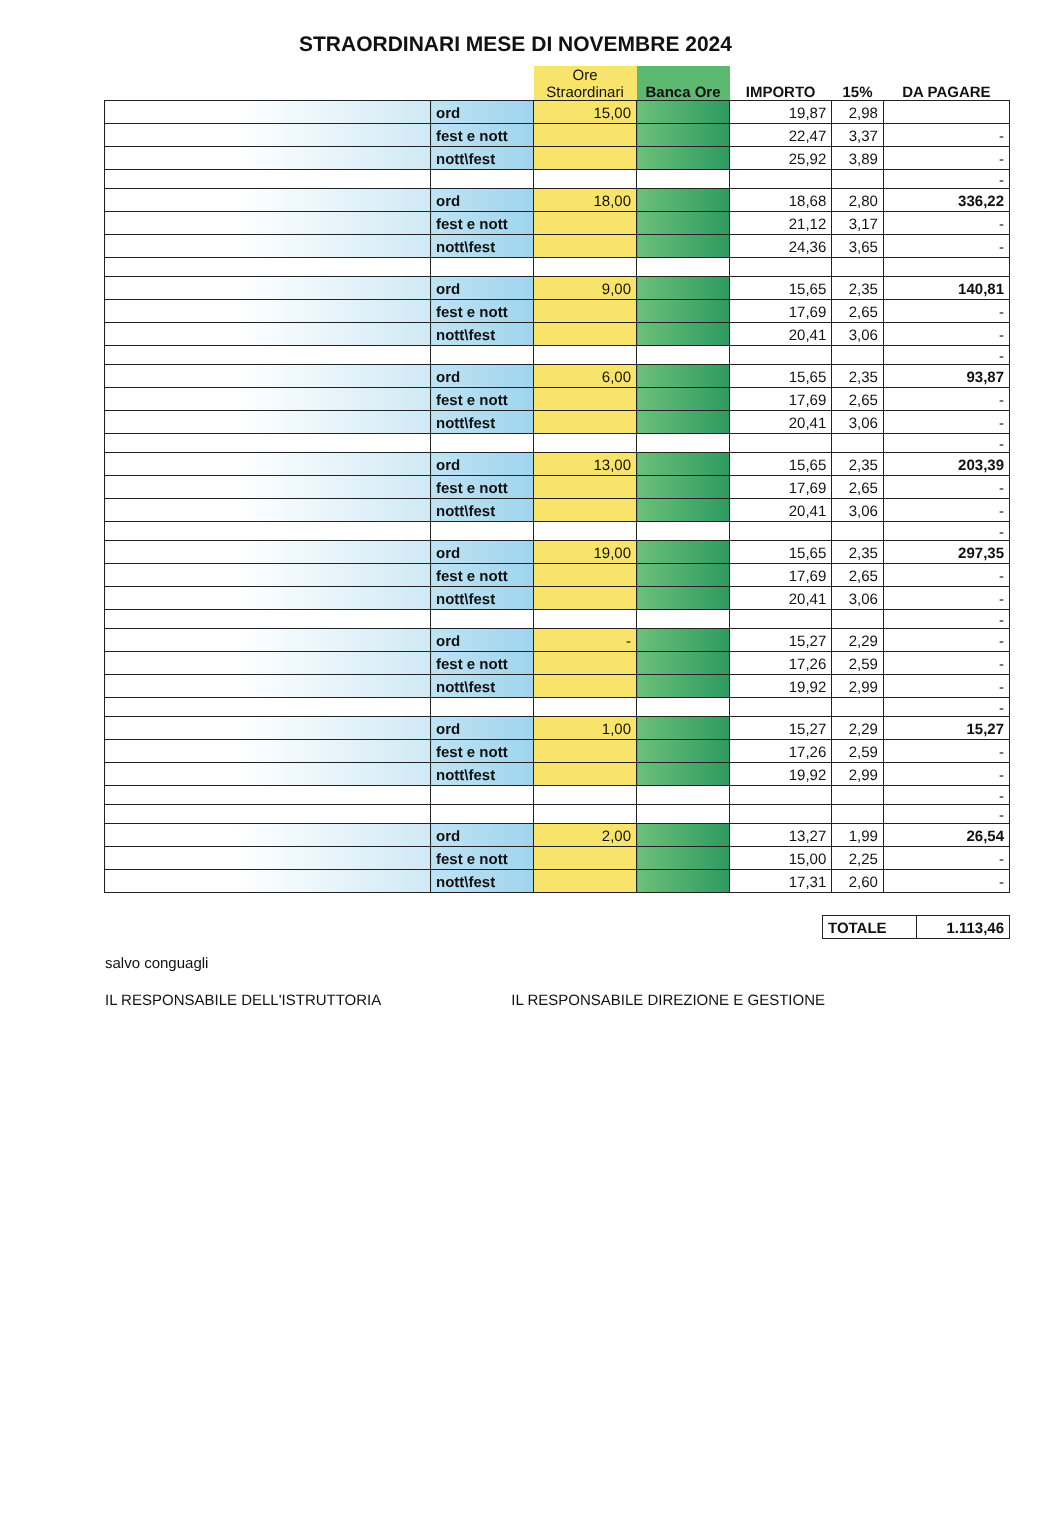STRAORDINARI MESE DI NOVEMBRE 2024
| | | Ore Straordinari | Banca Ore | IMPORTO | 15% | DA PAGARE |
| --- | --- | --- | --- | --- | --- | --- |
| | ord | 15,00 | | 19,87 | 2,98 | |
| | fest e nott | | | 22,47 | 3,37 | - |
| | nott\fest | | | 25,92 | 3,89 | - |
| | | | | | | - |
| | ord | 18,00 | | 18,68 | 2,80 | 336,22 |
| | fest e nott | | | 21,12 | 3,17 | - |
| | nott\fest | | | 24,36 | 3,65 | - |
| | ord | 9,00 | | 15,65 | 2,35 | 140,81 |
| | fest e nott | | | 17,69 | 2,65 | - |
| | nott\fest | | | 20,41 | 3,06 | - |
| | | | | | | - |
| | ord | 6,00 | | 15,65 | 2,35 | 93,87 |
| | fest e nott | | | 17,69 | 2,65 | - |
| | nott\fest | | | 20,41 | 3,06 | - |
| | | | | | | - |
| | ord | 13,00 | | 15,65 | 2,35 | 203,39 |
| | fest e nott | | | 17,69 | 2,65 | - |
| | nott\fest | | | 20,41 | 3,06 | - |
| | | | | | | - |
| | ord | 19,00 | | 15,65 | 2,35 | 297,35 |
| | fest e nott | | | 17,69 | 2,65 | - |
| | nott\fest | | | 20,41 | 3,06 | - |
| | | | | | | - |
| | ord | - | | 15,27 | 2,29 | - |
| | fest e nott | | | 17,26 | 2,59 | - |
| | nott\fest | | | 19,92 | 2,99 | - |
| | | | | | | - |
| | ord | 1,00 | | 15,27 | 2,29 | 15,27 |
| | fest e nott | | | 17,26 | 2,59 | - |
| | nott\fest | | | 19,92 | 2,99 | - |
| | | | | | | - |
| | | | | | | - |
| | ord | 2,00 | | 13,27 | 1,99 | 26,54 |
| | fest e nott | | | 15,00 | 2,25 | - |
| | nott\fest | | | 17,31 | 2,60 | - |
| TOTALE | 1.113,46 |
salvo conguagli
IL RESPONSABILE DELL'ISTRUTTORIA IL RESPONSABILE DIREZIONE E GESTIONE